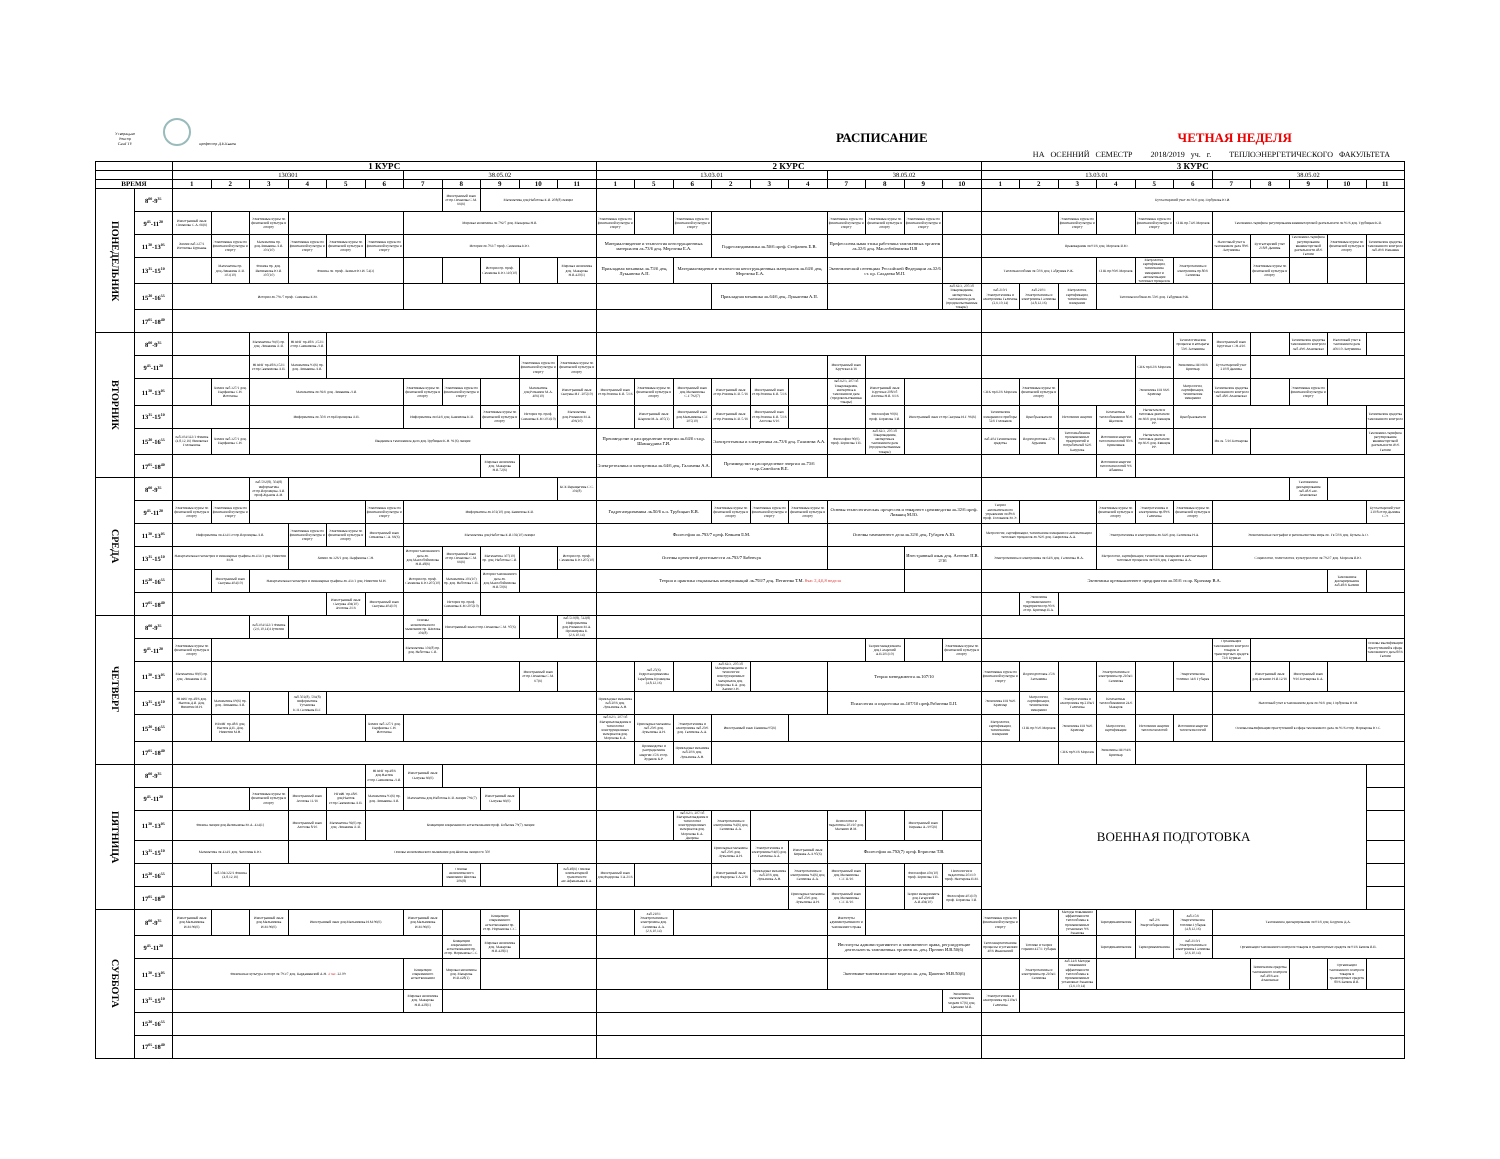Утверждаю
Ректор
СамГТУ
профессор Д.Е.Быков
РАСПИСАНИЕ
ЧЕТНАЯ НЕДЕЛЯ
НА ОСЕННИЙ СЕМЕСТР 2018/2019 уч. г. ТЕПЛОЭНЕРГЕТИЧЕСКОГО ФАКУЛЬТЕТА
| | | 1 КУРС | | | | | | | | | | | 2 КУРС | | | | | | | | | | 3 КУРС | | | | | | | | | | |
| --- | --- | --- | --- | --- | --- | --- | --- | --- | --- | --- | --- | --- | --- | --- | --- | --- | --- | --- | --- | --- | --- | --- | --- | --- | --- | --- | --- | --- | --- | --- | --- | --- | --- |
| | | 130301 | | | | | | 38.05.02 | | | | | 13.03.01 | | | | | | 38.05.02 | | | | 13.03.01 | | | | | | 38.05.02 | | | | |
| ВРЕМЯ | | 1 | 2 | 3 | 4 | 5 | 6 | 7 | 8 | 9 | 10 | 11 | 1 | 5 | 6 | 2 | 3 | 4 | 7 | 8 | 9 | 10 | 1 | 2 | 3 | 4 | 5 | 6 | 7 | 8 | 9 | 10 | 11 |
| ПОНЕДЕЛЬНИК | 8<sup>00</sup>-9<sup>35</sup> | | | | | | | | Иностранный язык ст.пр.Симакова С.М. 66(6) | Математика доц.Неботова Е.В. 208(8) лекция | | | | | | | | | | | | | Бухгалтерский учет лк.91/6 доц. Горбунова Ю.И. | | | | | | | | | | |
| | 9<sup>45</sup>-11<sup>20</sup> | Иностранный язык Симакова С.А. 66(6) | | Элективные курсы по физической культуре и спорту | | | | Мировая экономика лк.792/7 доц. Макарова Н.В. | | | | | Элективные курсы по физической культуре и спорту | | Элективные курсы по физической культуре и спорту | | | | Элективные курсы по физической культуре и спорту | Элективные курсы по физической культуре и спорту | Элективные курсы по физической культуре и спорту | | | | Элективные курсы по физической культуре и спорту | | Элективные курсы по физической культуре и спорту | СПК пр.74/6 Морозов | Таможенно-тарифное регулирование внешнеторговой деятельности лк.91/6 доц. Трубицын К.В. | | | | |
| | 11<sup>30</sup>-13<sup>05</sup> | Химия лаб.327/1 Истомова Буркаева | Элективные курсы по физической культуре и спорту | Математика пр. доц.Линавина Л.В. 303(10) | Элективные курсы по физической культуре и спорту | Элективные курсы по физической культуре и спорту | Элективные курсы по физической культуре и спорту | История лк.792/7 проф. Семенова Е.Ю. | | | | | Материаловедение и технология конструкционных материалов лк.73/6 доц. Морозова Е.А. | | | Гидрогазодинамика лк.50/6 проф. Стефанюк Е.В. | | | Профессиональная этика работника таможенных органов лк.32/6 доц. Маслобойникова Н.В | | | | Правоведение лк.91/6 доц. Морозов В.Ю. | | | | | | Налоговый учет в таможенном деле 89/6 Латушкина | Бухгалтерский учет 218/8 Дынина | Таможенно-тарифное регулирование внешнеторговой деятельности 48/6 Галкин | Элективные курсы по физической культуре и спорту | Технические средства таможенного контроля лаб.49/6 Ненашев |
| | 13<sup>35</sup>-15<sup>10</sup> | | Математика пр. доц.Линавина Л.В. 303(10) | Физика пр. доц. Великанова Ю.В. 307(10) | Физика лк. проф. Лесных Ю.И. 54(3) | | | | | История пр. проф. Семенова Е.Ю.310(10) | | Мировая экономика доц. Макарова Н.В.420(1) | Прикладная механика лк.73/6 доц. Лукьянова А.Н. | | Материаловедение и технология конструкционных материалов лк.64/6 доц. Морозова Е.А. | | | | Экономический потенциал Российской Федерации лк.32/6 ст. пр. Салдаева М.Н. | | | | Тепломассообмен лк.50/6 доц. Габдушев Р.Ж. | | | СПК пр.90/6 Морозов | Метрология, сертификация, технические измерения и автоматизация тепловых процессов | Электротехника и электроника пр.80/6 Галимова | | Элективные курсы по физической культуре и спорту | | | |
| | 15<sup>20</sup>-16<sup>55</sup> | История лк.793/7 проф. Семенова Е.Ю. | | | | | | | | | | | | | | Прикладная механика лк.64/6 доц. Лукьянова А.Н. | | | | | | лаб.62/3, 207/3б Товароведение, экспертиза в таможенном деле (продовольственные товары) | лаб.210/1 Электротехника и электроника Галимова (2,6,10,14) | лаб.210/1 Электротехника и электроника Галимова (4,8,12,16) | Метрология, сертификация, технические измерения | Тепломассообмен лк.50/6 доц. Габдушев Р.Ж. | | | | | | | |
| | 17<sup>05</sup>-18<sup>40</sup> | | | | | | | | | | | | | | | | | | | | | | | | | | | | | | | | |
| ВТОРНИК | 8<sup>00</sup>-9<sup>35</sup> | | | Математика 93(6) пр. доц. Линавина Л.В. | НГиИГ пр.48/6 ,352/1 ст.пр.Савченкова Л.В. | | | | | | | | | | | | | | | | | | | | | | | Технологические процессы и аппараты 50/6 Заглашина | Иностранный язык Крутская С.Н.4/16 | | Технические средства таможенного контроля лаб.49/6 Атановская | Налоговый учет в таможенном деле 406/10 Латушкина | |
| | 9<sup>45</sup>-11<sup>20</sup> | | | НГиИГ пр.48/6,352/1 ст.пр.Савченкова Л.В. | Математика 93(6) пр. доц. Линавина Л.В. | | | | | | Элективные курсы по физической культуре и спорту | Элективные курсы по физической культуре и спорту | | | | | | | Иностранный язык Крутская 4/16 | | | | | | | | СПК пр.62/6 Морозов | Экономика ПП 66/6 Кричмар | Бухгалтерский учет 210/8 Дынина | | | | |
| | 11<sup>30</sup>-13<sup>05</sup> | | Химия лаб.327/1 доц. Парфенова С.Н. Истомова | Математика лк.92/6 доц. Линавина Л.В. | | | | Элективные курсы по физической культуре и спорту | Элективные курсы по физической культуре и спорту | | Математика доц.Романюк М.А. 406(10) | Иностранный язык Сысуева И.Г. 205(10) | Иностранный язык ст.пр.Рожина Е.В. 5/16 | Элективные курсы по физической культуре и спорту | Иностранный язык доц.Мельникова С.Г.792(7) | Иностранный язык ст.пр.Рожина Е.В. 5/16 | Иностранный язык ст.пр.Рожина Е.В. 5/16 | | лаб.62/3, 207/3б Товароведение, экспертиза в таможенном деле (продовольственные товары) | Иностранный язык Крутская 208/3б Ахохова Н.В. 6/16 | | | СПК пр.62/6 Морозов | Элективные курсы по физической культуре и спорту | | | Экономика ПП 66/6 Кричмар | Метрология, сертификация, технические измерения | Технические средства таможенного контроля лаб.48/6 Атановская | | Элективные курсы по физической культуре и спорту | | |
| | 13<sup>35</sup>-15<sup>10</sup> | | | Информатика лк.50/6 ст.пр.Воронцова Л.В. | | | | Информатика лк.64/6 доц. Башилова Е.В. | | Элективные курсы по физической культуре и спорту | История пр. проф. Семенова Е.Ю.303(10) | Математика доц.Романюк М.А. 406(10) | | Иностранный язык Шаркон М.А. 405(1) | Иностранный язык доц.Мельникова С.Г. 205(10) | Иностранный язык ст.пр.Рожина Е.В. 5/16 | Иностранный язык ст.пр.Рожина Е.В. 5/16 Ахохова 6/16 | | | Философия 90(6) проф. Борисова Т.В. | Иностранный язык ст.пр.Сысуева И.Г. 96(6) | | Технические измерения и приборы 52/6 Голованов | Преобразователи | Источники энергии | Компактные теплообменники 80/6 Щелоков | Нагнетатели и тепловые двигатели лк.66/6 доц. Евнецов Р.Р. | Преобразователи | | | | | Технические средства таможенного контроля |
| | 15<sup>20</sup>-16<sup>55</sup> | лаб.304/322/1 Физика (4,8,12,16) Янковская Голованова | Химия лаб.327/1 доц. Парфенова С.Н. | Введение в таможенное дело доц.Трубицын К.Н. 91(6) лекция | | | | | | | | | Производство и распределение энергии лк.64/6 ст.пр. Шамшурина Г.И. | | | Электротехника и электроника лк.73/6 доц. Галимова А.А. | | | Философия 90(6) проф. Борисова Т.В. | лаб.62/3, 207/3б Товароведение, экспертиза в таможенном деле (продовольственные товары) | | | лаб.404 Технические средства | Водоподготовка 27/6 Худаннов | Теплоснабжение промышленных предприятий и потребителей 62/6 Бакурова | Источники энергии теплотехнологий 80/6 Кривошеев | Нагнетатели и тепловые двигатели пр.66/6 доц. Евнецов Р.Р. | | Ин.яз. 5/16 Ботнарова | | | | Таможенно-тарифное регулирование внешнеторговой деятельности 49/6 Галкин |
| | 17<sup>05</sup>-18<sup>40</sup> | | | | | | | | | Мировая экономика доц. Макарова Н.В.72(6) | | | Электротехника и электроника лк.64/6 доц. Галимова А.А. | | | Производство и распределение энергии лк.73/6 ст.пр.Самойлов В.Е. | | | | | | | | | | Источники энергии теплотехнологий 9/6 Абашина | | | | | | | |
| СРЕДА | 8<sup>00</sup>-9<sup>35</sup> | | | лаб.502(8), 504(8) информатика ст.пр.Воронцова Л.В. проф.Жданов А.И. | | | | | | | | КСЕ Верещагина С.С. 301(8) | | | | | | | | | | | | | | | | | | | Таможенное декларирование лаб.48/6 асс. Атановская | | |
| | 9<sup>45</sup>-11<sup>20</sup> | Элективные курсы по физической культуре и спорту | Элективные курсы по физической культуре и спорту | | | | Элективные курсы по физической культуре и спорту | Информатика лк.102(10) доц. Башилова Е.В. | | | | | Гидрогазодинамика лк.50/6 к.п. Трубицын К.В. | | | Элективные курсы по физической культуре и спорту | Элективные курсы по физической культуре и спорту | Элективные курсы по физической культуре и спорту | Основы технологических процессов и товарного производства лк.32/6 проф. Лившиц М.Ю. | | | | Теория автоматического управления лк.89/6 проф. Голованов Ю.Э. | | | Элективные курсы по физической культуре и спорту | Электротехника и электроника пр.89/6 Галимова | Элективные курсы по физической культуре и спорту | | | | | Бухгалтерский учет 210/8 ст.пр.Дынина С.Э. |
| | 11<sup>30</sup>-13<sup>05</sup> | Информатика лк.434/1 ст.пр.Воронцова Л.В. | | | Элективные курсы по физической культуре и спорту | Элективные курсы по физической культуре и спорту | Иностранный язык Симакова С.А. 66(6) | Математика доц.Неботова Е.В.102(10) лекция | | | | | Философия лк.793/7 проф. Ковшов Е.М. | | | | | | Основы таможенного дела лк.32/6 доц. Губарев А.Ю. | | | | Метрология, сертификация, технические измерения и автоматизация тепловых процессов лк.92/6 доц. Гаврилова А.А. | | | Электротехника и электроника лк.64/6 доц. Галимова Н.А. | | | Экономическая география и регионалистика мира лк. Гк.50/6 доц. Кульпа А.О. | | | | |
| | 13<sup>35</sup>-15<sup>10</sup> | Начертательная геометрия и инженерная графика лк.433/1 доц. Никитин М.Н. | | | Химия лк.326/1 доц. Парфенова С.Н. | | | История таможенного дела лк. доц.Маслобойникова Н.В.48(6) | Иностранный язык ст.пр.Симакова С.М. 66(6) | Математика 307(10) пр. доц. Неботова С.В. | | История пр. проф. Семенова Е.Ю.205(10) | Основы проектной деятельности лк.793/7 Бабенчук | | | | | | | | Иностранный язык доц. Агеенко Н.В. 2/16 | | Электротехника и электроника лк.64/6 доц. Галимова Н.А. | | | Метрология, сертификация, технические измерения и автоматизация тепловых процессов лк.92/6 доц. Гаврилова А.А. | | | Социология, политология, культурология лк.792/7 доц. Морозов В.Ю. | | | | |
| | 15<sup>20</sup>-16<sup>55</sup> | | Иностранный язык Сысуева 404(10) | Начертательная геометрия и инженерная графика лк.433/1 доц. Никитин М.Н. | | | | История пр. проф. Семенова Е.Ю.205(10) | Математика 303(10) пр. доц. Неботова С.В. | История таможенного дела лк. доц.Маслобойникова Н.В.50(6) | | | Теория и практика социальных коммуникаций лк.793/7 доц. Петинова Т.М. 8час 2,4,6,8 неделя | | | | | | | | | | Экономика промышленного предприятия лк.91/6 ст.пр. Кричмар В.А. | | | | | | | | | Таможенное декларирование лаб.48/6 Качкин | |
| | 17<sup>05</sup>-18<sup>40</sup> | | | | | Иностранный язык Сысуева 404(10) Ахохова 2/16 | Иностранный язык Сысуева 404(10) | | История пр. проф. Семенова Е.Ю.205(10) | | | | | | | | | | | | | | | Экономика промышленного предприятия пр.90/6 ст.пр. Кричмар В.А. | | | | | | | | | |
| ЧЕТВЕРГ | 8<sup>00</sup>-9<sup>35</sup> | | | лаб.304/322/1 Физика (2,6,10,14) Путилин | | | | Основы экономического мышления пр. Шилова 301(8) | Иностранный язык ст.пр.Симакова С.М. 97(6) | | | лаб.510(8), 512(8) Информатика доц.Романюк М.А. Просвирина Е.(2,6,10,14) | | | | | | | | | | | | | | | | | | | | | |
| | 9<sup>45</sup>-11<sup>20</sup> | Элективные курсы по физической культуре и спорту | | | | | | Математика 301(8) пр. доц. Неботова С.В. | | | | | | | | | | | | Теория менеджмента доц.Гагарский А.В.201(10) | | Элективные курсы по физической культуре и спорту | | | | | | | Организация таможенного контроля товаров и транспортных средств 72/6 Буршак | | | | Основы квалификации преступлений в сфере таможенного дела 80/6 Галкин |
| | 11<sup>30</sup>-13<sup>05</sup> | Математика 69(6) пр. доц. Линавина Л.В. | | | | | | | | | Иностранный язык ст.пр.Симакова С.М. 67(6) | | | лаб.25(6) Гидрогазодинамика Тарабрина Кузнецова (4,8,12,16) | | лаб.62/3, 207/3б Материаловедение и технология конструкционных материалов доц. Морозова Е.А. доц. Хакин О.Н. | | | Теория менеджмента лк.107/10 | | | | Элективные курсы по физической культуре и спорту | Водоподготовка 35/6 Заглашина | | Электротехника и электроника пр.210в/1 Галимова | | Энергетическое топливо 34/6 Губарев | | Иностранный язык доц.Агеенко Н.В.12/16 | Иностранный язык 9/16 Ботнарова Е.А. | | |
| | 13<sup>35</sup>-15<sup>10</sup> | НГиИГ пр.48/6 доц. Наспов Д.В. Доц. Никитин М.Н. | Математика 69(6) пр. доц. Линавина Л.В. | | лаб.502(8), 504(8) информатика Тутанкова Е.П.Селивана В.Г. | | | | | | | | Прикладная механика лаб.20/6 доц. Лукьянова А.Н. | | | | | | Психология и педагогика лк.107/10 проф.Рябинова Е.Н. | | | | Экономика ПП 94/6 Кричмар | Метрология, сертификация, технические измерения | Электротехника и электроника пр.210в/1 Галимова | Компактные теплообменники 24/6 Макаров | | | Налоговый учет в таможенном деле лк.91/6 доц. Горбунова Ю.И. | | | | |
| | 15<sup>20</sup>-16<sup>55</sup> | | НГиИГ пр.48/6 доц. Наспов Д.В. Доц. Никитин М.Н. | | | | Химия лаб.327/1 доц. Парфенова С.Н. Истомова | | | | | | лаб.62/3, 207/3б Материаловедение и технология конструкционных материалов доц. Морозова Е.А. | Прикладная механика лаб.20/6 доц. Лукьянова А.Н. | Электротехника и электроника лаб.20/6 доц. Галимова А.А. | Иностранный язык Пашкова 95(6) | | | | | | | Метрология, сертификация, технические измерения | СПК пр.93/6 Морозов | Экономика ПП 94/6 Кричмар | Метрология, сертификация | Источники энергии теплотехнологий | Источники энергии теплотехнологий | Основы квалификации преступлений в сфере таможенного дела лк.91/6 ст.пр. Норкарова Ю.С. | | | | |
| | 17<sup>05</sup>-18<sup>40</sup> | | | | | | | | | | | | | Производство и распределение энергии 35/6 ст.пр. Худанов К.Р. | Прикладная механика лаб.20/6 доц. Лукьянова А.Н. | | | | | | | | | | СПК пр.93/6 Морозов | Экономика ПП 94/6 Кричмар | | | | | | | |
| ПЯТНИЦА | 8<sup>00</sup>-9<sup>35</sup> | | | | | | НГиИГ пр.48/6 доц.Наспов ст.пр.Савченкова Л.В. | Иностранный язык Сысуева 66(6) | | | | | | | | | | | | | | | ВОЕННАЯ ПОДГОТОВКА | | | | | | | | | | |
| | 9<sup>45</sup>-11<sup>20</sup> | | | Элективные курсы по физической культуре и спорту | Иностранный язык Ахохова 11/16 | НГиИГ пр.48/6 доц.Наспов ст.пр.Савченкова Л.В. | Математика 93(6) пр. доц. Линавина Л.В. | Математика доц.Неботова Е.В. лекция 791(7) | | Иностранный язык Сысуева 66(6) | | | | | | | | | | | | | | | | | | | | | | | |
| | 11<sup>30</sup>-13<sup>05</sup> | Физика лекция доц.Великанова Ю.А. 434(1) | | | Иностранный язык Ахохова 8/16 | Математика 92(6) пр. доц. Линавина Л.В. | Концепции современного естествознания проф. Бобылев 79(7) лекция | | | | | | | | лаб.62/3, 207/3б Материаловедение и технология конструкционных материалов доц. Морозова Е.А. Дворова | Электротехника и электроника 94(6) доц. Галимова А.А. | | | Психология и педагогика 203/10 доц. Мельник И.М. | | Иностранный язык Киреева А.Л.95(6) | | | | | | | | | | | | |
| | 13<sup>35</sup>-15<sup>10</sup> | Математика лк.434/1 доц. Чеголина Е.Ю. | | | Основы экономического мышления доц.Шилова лекция гк 500 | | | | | | | | | | | Прикладная механика лаб.20/6 доц. Лукьянова А.Н. | Электротехника и электроника 94(6) доц. Галимова А.А. | Иностранный язык Киреева А.Л.95(6) | Философия лк.792(7) проф. Борисова Т.В. | | | | | | | | | | | | | | |
| | 15<sup>20</sup>-16<sup>55</sup> | | лаб.304/322/1 Физика (4,8,12,16) | | | | | | Основы экономического мышления Шилова 206(8) | | | лаб.48(6) Основы компьютерной грамотности асс.Афанасьева Е.А. | Иностранный язык доц.Федорова Т.А.2/16 | | | Иностранный язык доц.Федорова Т.А.2/16 | Прикладная механика лаб.20/6 доц. Лукьянова А.Н. | Электротехника и электроника 94(6) доц. Галимова А.А. | Иностранный язык доц.Мельникова С.Г.11/16 | | Философия 403(10) проф. Борисова Т.В. | Психология и педагогика 203/10 проф. Нестерова В.М. | | | | | | | | | | | |
| | 17<sup>05</sup>-18<sup>40</sup> | | | | | | | | | | | | | | | | | Прикладная механика лаб.20/6 доц. Лукьянова А.Н. | Иностранный язык доц.Мельникова С.Г.11/16 | | Теория менеджмента доц.Гагарский А.В.404(10) | Философия 403(10) проф. Борисова Т.В. | | | | | | | | | | | |
| СУББОТА | 8<sup>00</sup>-9<sup>35</sup> | Иностранный язык доц.Мельникова И.М.96(6) | | Иностранный язык доц.Мельникова И.М.96(6) | Иностранный язык доц.Мельникова И.М.96(6) | | | Иностранный язык доц.Мельникова И.М.96(6) | | Концепции современного естествознания пр. ст.пр. Норманова С.С. | | | | лаб.210/1 Электротехника и электроника доц. Галимова А.А. (2,6,10,14) | | | | | Институты административного и таможенного права | | | | Элективные курсы по физической культуре и спорту | | Методы повышения эффективности теплообмена в промышленных установках 9/6 Разанова | Термодинамические | лаб.2/6 Энергосбережение | лаб.35/6 Энергетическое топливо Губарев (4,8,12,16) | Таможенное декларирование лк.91/6 доц. Бодунов Д.А. | | | | |
| | 9<sup>45</sup>-11<sup>20</sup> | | | | | | | | Концепции современного естествознания пр. ст.пр. Норманова С.С. | Мировая экономика доц. Макарова Н.В.428(1) | | | | | | | | | Институты административного и таможенного права, регулирующие деятельность таможенных органов лк. доц. Проннн И.В.50(6) | | | | Теплоэнергетические процессы и установки 40/6 Ивановский | Топливо и теория горения 427/1 Губарев | | Термодинамические | Термодинамические | лаб.2/10/1 Электротехника и электроника Галимова (2,6,10,14) | Организация таможенного контроля товаров и транспортных средств лк.91/6 Бачков В.В. | | | | |
| | 11<sup>30</sup>-13<sup>05</sup> | Физическая культура и спорт лк.793/7 доц. Кардашевский А.Н. 4 час. 22.09 | | | | | | Концепции современного естествознания | Мировая экономика доц. Макарова Н.В.428(1) | | | | | | | | | | Экономико-математические модели лк. доц. Цапенко М.В.50(6) | | | | | Электротехника и электроника пр.210в/1 Галимова | лаб.14/6 Методы повышения эффективности теплообмена в промышленных установках Разанова (2,6,10,14) | | | | | Технические средства таможенного контроля лаб.48/6 асс. Атановская | | Организация таможенного контроля товаров и транспортных средств 80/6 Бачков В.В. | |
| | 13<sup>35</sup>-15<sup>10</sup> | | | | | | | Мировая экономика доц. Макарова Н.В.428(1) | | | | | | | | | | | | | | Экономико-математические модели 67(6) доц. Цапенко М.В. | Электротехника и электроника пр.210в/1 Галимова | | | | | | | | | | |
| | 15<sup>20</sup>-16<sup>55</sup> | | | | | | | | | | | | | | | | | | | | | | | | | | | | | | | | |
| | 17<sup>05</sup>-18<sup>40</sup> | | | | | | | | | | | | | | | | | | | | | | | | | | | | | | | | |